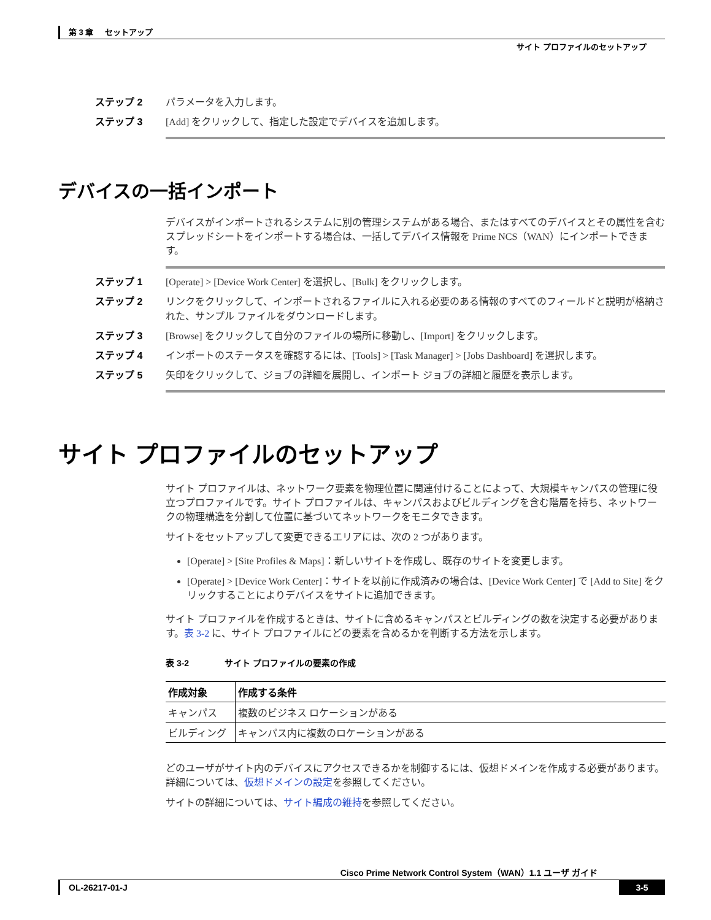第 3 章 セットアップ
サイト プロファイルのセットアップ
ステップ 2 パラメータを入力します。
ステップ 3 [Add] をクリックして、指定した設定でデバイスを追加します。
デバイスの一括インポート
デバイスがインポートされるシステムに別の管理システムがある場合、またはすべてのデバイスとその属性を含むスプレッドシートをインポートする場合は、一括してデバイス情報を Prime NCS（WAN）にインポートできます。
ステップ 1 [Operate] > [Device Work Center] を選択し、[Bulk] をクリックします。
ステップ 2 リンクをクリックして、インポートされるファイルに入れる必要のある情報のすべてのフィールドと説明が格納された、サンプル ファイルをダウンロードします。
ステップ 3 [Browse] をクリックして自分のファイルの場所に移動し、[Import] をクリックします。
ステップ 4 インポートのステータスを確認するには、[Tools] > [Task Manager] > [Jobs Dashboard] を選択します。
ステップ 5 矢印をクリックして、ジョブの詳細を展開し、インポート ジョブの詳細と履歴を表示します。
サイト プロファイルのセットアップ
サイト プロファイルは、ネットワーク要素を物理位置に関連付けることによって、大規模キャンパスの管理に役立つプロファイルです。サイト プロファイルは、キャンパスおよびビルディングを含む階層を持ち、ネットワークの物理構造を分割して位置に基づいてネットワークをモニタできます。
サイトをセットアップして変更できるエリアには、次の 2 つがあります。
[Operate] > [Site Profiles & Maps]：新しいサイトを作成し、既存のサイトを変更します。
[Operate] > [Device Work Center]：サイトを以前に作成済みの場合は、[Device Work Center] で [Add to Site] をクリックすることによりデバイスをサイトに追加できます。
サイト プロファイルを作成するときは、サイトに含めるキャンパスとビルディングの数を決定する必要があります。表 3-2 に、サイト プロファイルにどの要素を含めるかを判断する方法を示します。
表 3-2 サイト プロファイルの要素の作成
| 作成対象 | 作成する条件 |
| --- | --- |
| キャンパス | 複数のビジネス ロケーションがある |
| ビルディング | キャンパス内に複数のロケーションがある |
どのユーザがサイト内のデバイスにアクセスできるかを制御するには、仮想ドメインを作成する必要があります。詳細については、仮想ドメインの設定を参照してください。
サイトの詳細については、サイト編成の維持を参照してください。
Cisco Prime Network Control System（WAN）1.1 ユーザ ガイド
OL-26217-01-J 3-5